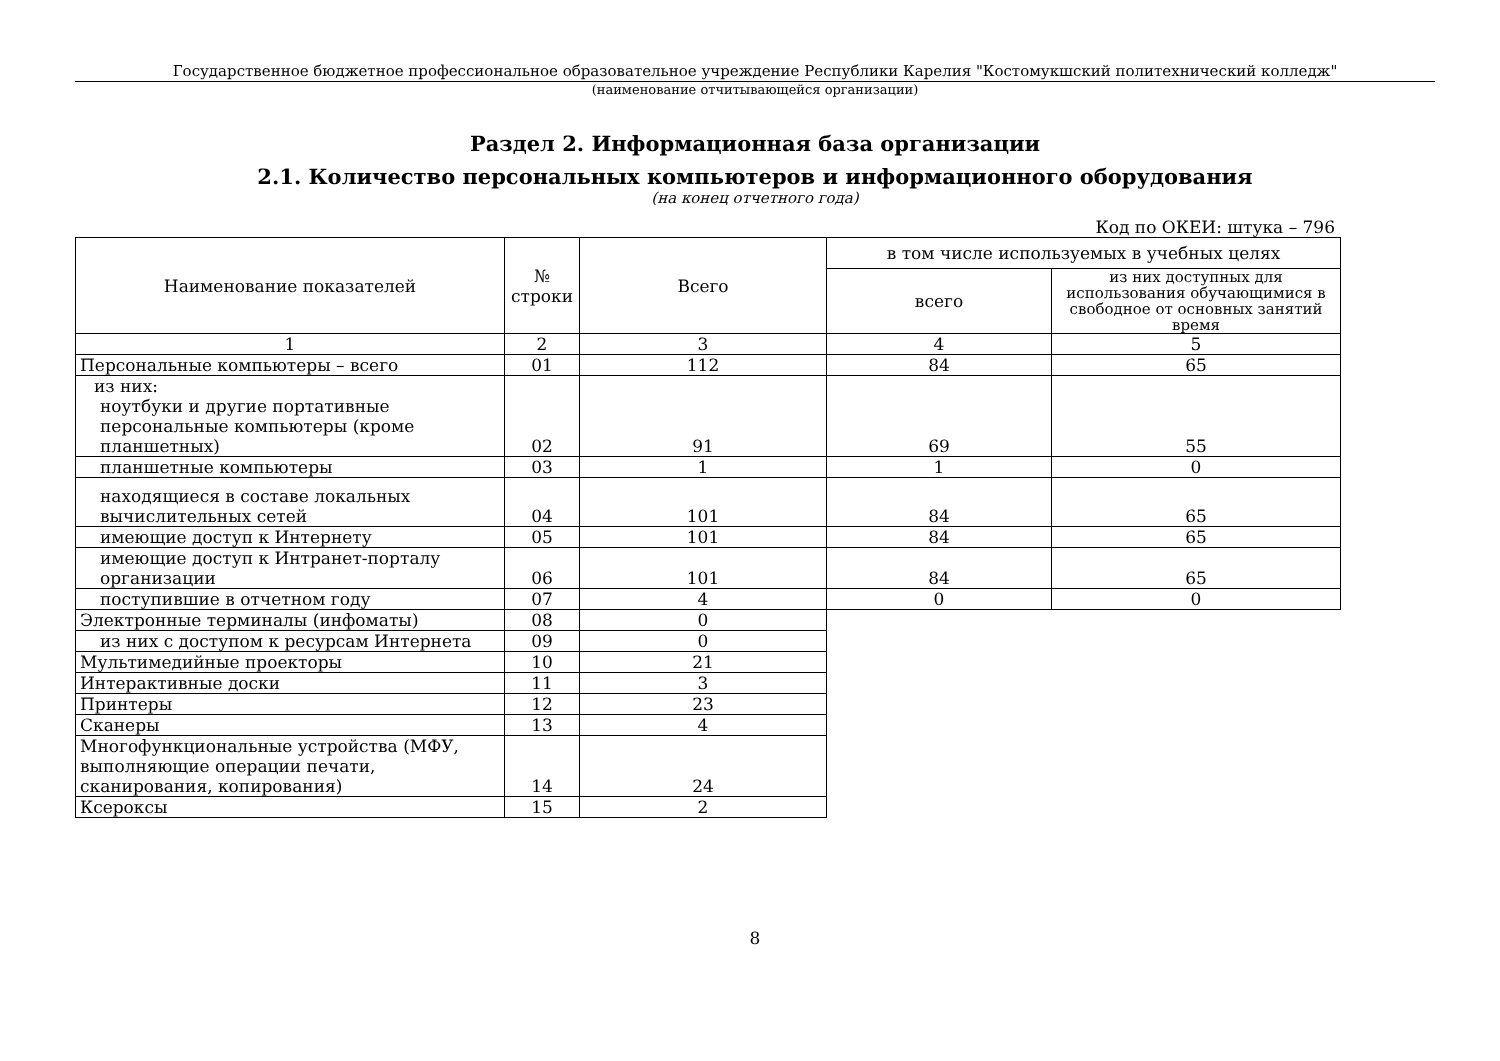Государственное бюджетное профессиональное образовательное учреждение Республики Карелия "Костомукшский политехнический колледж"
(наименование отчитывающейся организации)
Раздел 2. Информационная база организации
2.1. Количество персональных компьютеров и информационного оборудования
(на конец отчетного года)
Код по ОКЕИ: штука – 796
| Наименование показателей | № строки | Всего | в том числе используемых в учебных целях | |
| --- | --- | --- | --- | --- |
| | | | всего | из них доступных для использования обучающимися в свободное от основных занятий время |
| 1 | 2 | 3 | 4 | 5 |
| Персональные компьютеры – всего | 01 | 112 | 84 | 65 |
| из них: ноутбуки и другие портативные персональные компьютеры (кроме планшетных) | 02 | 91 | 69 | 55 |
| планшетные компьютеры | 03 | 1 | 1 | 0 |
| находящиеся в составе локальных вычислительных сетей | 04 | 101 | 84 | 65 |
| имеющие доступ к Интернету | 05 | 101 | 84 | 65 |
| имеющие доступ к Интранет-порталу организации | 06 | 101 | 84 | 65 |
| поступившие в отчетном году | 07 | 4 | 0 | 0 |
| Электронные терминалы (инфоматы) | 08 | 0 | | |
| из них с доступом к ресурсам Интернета | 09 | 0 | | |
| Мультимедийные проекторы | 10 | 21 | | |
| Интерактивные доски | 11 | 3 | | |
| Принтеры | 12 | 23 | | |
| Сканеры | 13 | 4 | | |
| Многофункциональные устройства (МФУ, выполняющие операции печати, сканирования, копирования) | 14 | 24 | | |
| Ксероксы | 15 | 2 | | |
8